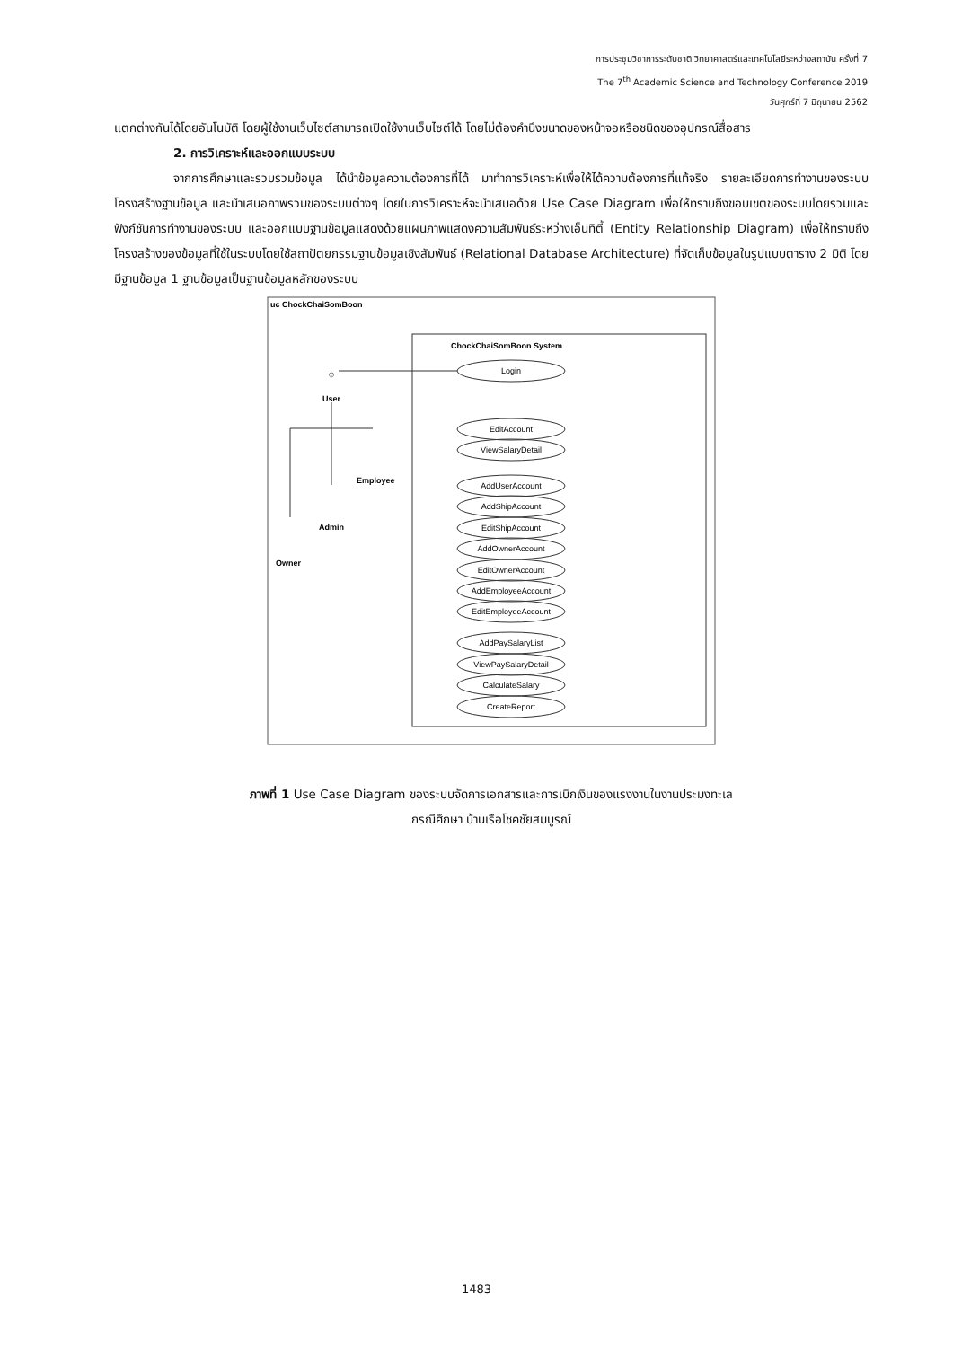การประชุมวิชาการระดับชาติ วิทยาศาสตร์และเทคโนโลยีระหว่างสถาบัน ครั้งที่ 7
The 7<sup>th</sup> Academic Science and Technology Conference 2019
วันศุกร์ที่ 7 มิถุนายน 2562
แตกต่างกันได้โดยอันโนมัติ โดยผู้ใช้งานเว็บไซต์สามารถเปิดใช้งานเว็บไซต์ได้ โดยไม่ต้องคำนึงขนาดของหน้าจอหรือชนิดของอุปกรณ์สื่อสาร
2. การวิเคราะห์และออกแบบระบบ
จากการศึกษาและรวบรวมข้อมูล ได้นำข้อมูลความต้องการที่ได้ มาทำการวิเคราะห์เพื่อให้ได้ความต้องการที่แท้จริง รายละเอียดการทำงานของระบบ โครงสร้างฐานข้อมูล และนำเสนอภาพรวมของระบบต่างๆ โดยในการวิเคราะห์จะนำเสนอด้วย Use Case Diagram เพื่อให้ทราบถึงขอบเขตของระบบโดยรวมและฟังก์ชันการทำงานของระบบ และออกแบบฐานข้อมูลแสดงด้วยแผนภาพแสดงความสัมพันธ์ระหว่างเอ็นทิตี้ (Entity Relationship Diagram) เพื่อให้ทราบถึงโครงสร้างของข้อมูลที่ใช้ในระบบโดยใช้สถาปัตยกรรมฐานข้อมูลเชิงสัมพันธ์ (Relational Database Architecture) ที่จัดเก็บข้อมูลในรูปแบบตาราง 2 มิติ โดยมีฐานข้อมูล 1 ฐานข้อมูลเป็นฐานข้อมูลหลักของระบบ
uc ChockChaiSomBoon
ChockChaiSomBoon System
☺
User
Employee
Admin
Owner
Login
EditAccount
ViewSalaryDetail
AddUserAccount
AddShipAccount
EditShipAccount
AddOwnerAccount
EditOwnerAccount
AddEmployeeAccount
EditEmployeeAccount
AddPaySalaryList
ViewPaySalaryDetail
CalculateSalary
CreateReport
ภาพที่ 1 Use Case Diagram ของระบบจัดการเอกสารและการเบิกเงินของแรงงานในงานประมงทะเล
กรณีศึกษา บ้านเรือโชคชัยสมบูรณ์
1483